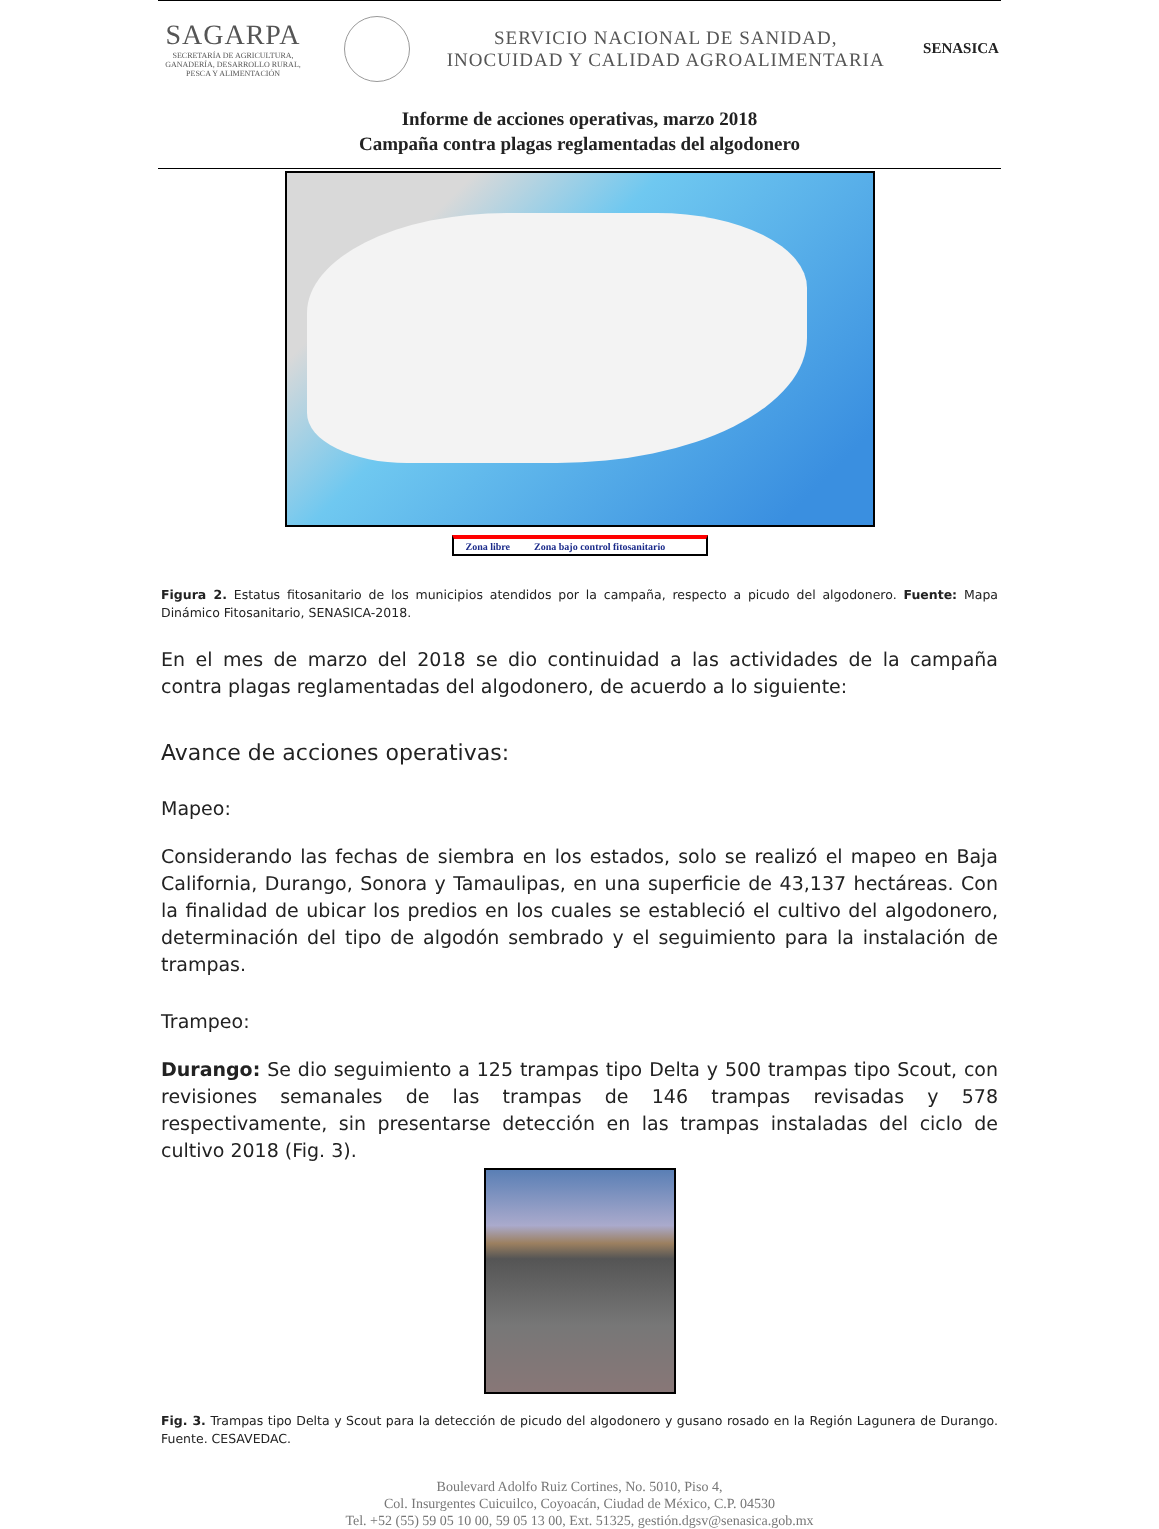SAGARPA
SECRETARÍA DE AGRICULTURA,
GANADERÍA, DESARROLLO RURAL,
PESCA Y ALIMENTACIÓN
SERVICIO NACIONAL DE SANIDAD,
INOCUIDAD Y CALIDAD AGROALIMENTARIA
SENASICA
Informe de acciones operativas, marzo 2018
Campaña contra plagas reglamentadas del algodonero
Zona libre Zona bajo control fitosanitario
Figura 2. Estatus fitosanitario de los municipios atendidos por la campaña, respecto a picudo del algodonero. Fuente: Mapa Dinámico Fitosanitario, SENASICA-2018.
En el mes de marzo del 2018 se dio continuidad a las actividades de la campaña contra plagas reglamentadas del algodonero, de acuerdo a lo siguiente:
Avance de acciones operativas:
Mapeo:
Considerando las fechas de siembra en los estados, solo se realizó el mapeo en Baja California, Durango, Sonora y Tamaulipas, en una superficie de 43,137 hectáreas. Con la finalidad de ubicar los predios en los cuales se estableció el cultivo del algodonero, determinación del tipo de algodón sembrado y el seguimiento para la instalación de trampas.
Trampeo:
Durango: Se dio seguimiento a 125 trampas tipo Delta y 500 trampas tipo Scout, con revisiones semanales de las trampas de 146 trampas revisadas y 578 respectivamente, sin presentarse detección en las trampas instaladas del ciclo de cultivo 2018 (Fig. 3).
Fig. 3. Trampas tipo Delta y Scout para la detección de picudo del algodonero y gusano rosado en la Región Lagunera de Durango. Fuente. CESAVEDAC.
Boulevard Adolfo Ruiz Cortines, No. 5010, Piso 4,
Col. Insurgentes Cuicuilco, Coyoacán, Ciudad de México, C.P. 04530
Tel. +52 (55) 59 05 10 00, 59 05 13 00, Ext. 51325, gestión.dgsv@senasica.gob.mx